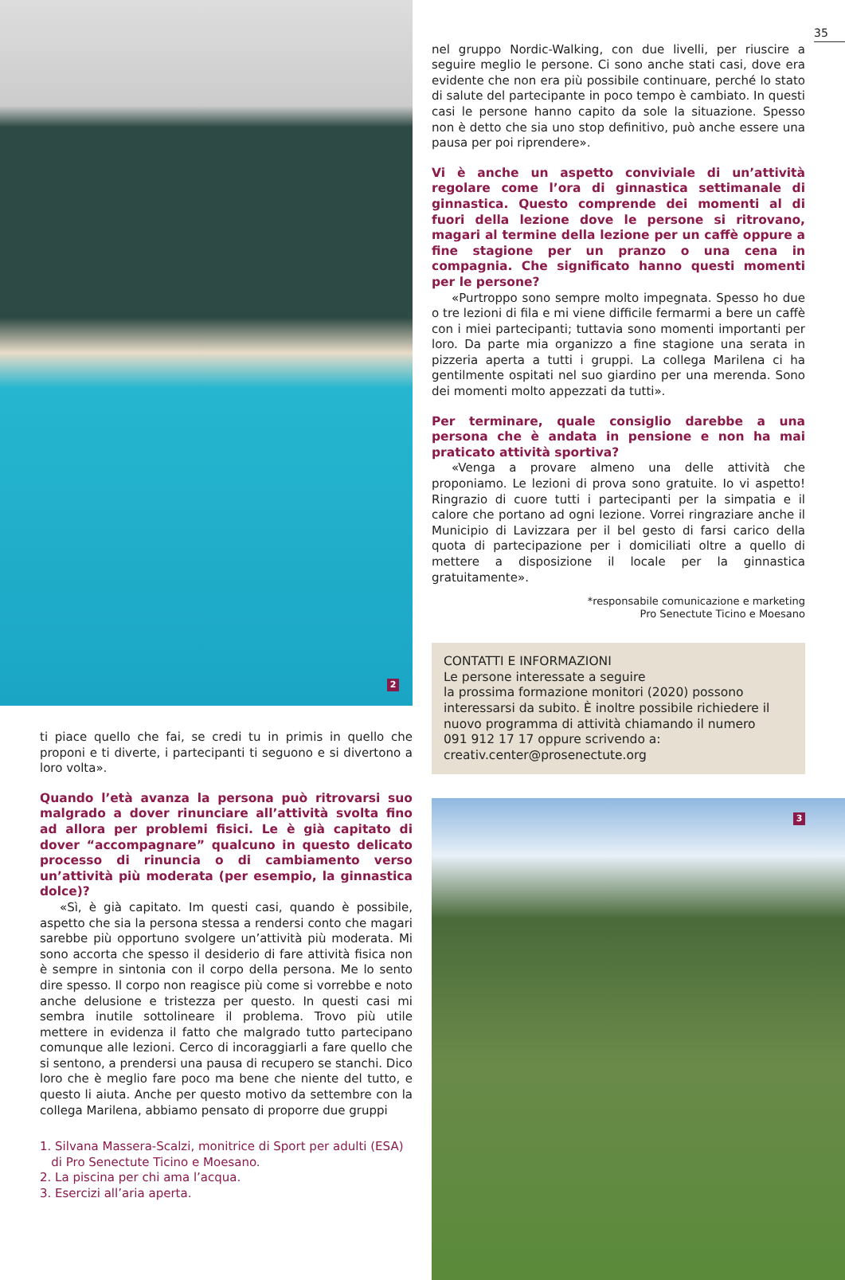2
ti piace quello che fai, se credi tu in primis in quello che proponi e ti diverte, i partecipanti ti seguono e si divertono a loro volta».
Quando l’età avanza la persona può ritrovarsi suo malgrado a dover rinunciare all’attività svolta fino ad allora per problemi fisici. Le è già capitato di dover “accompagnare” qualcuno in questo delicato processo di rinuncia o di cambiamento verso un’attività più moderata (per esempio, la ginnastica dolce)?
«Sì, è già capitato. Im questi casi, quando è possibile, aspetto che sia la persona stessa a rendersi conto che magari sarebbe più opportuno svolgere un’attività più moderata. Mi sono accorta che spesso il desiderio di fare attività fisica non è sempre in sintonia con il corpo della persona. Me lo sento dire spesso. Il corpo non reagisce più come si vorrebbe e noto anche delusione e tristezza per questo. In questi casi mi sembra inutile sottolineare il problema. Trovo più utile mettere in evidenza il fatto che malgrado tutto partecipano comunque alle lezioni. Cerco di incoraggiarli a fare quello che si sentono, a prendersi una pausa di recupero se stanchi. Dico loro che è meglio fare poco ma bene che niente del tutto, e questo li aiuta. Anche per questo motivo da settembre con la collega Marilena, abbiamo pensato di proporre due gruppi
1. Silvana Massera-Scalzi, monitrice di Sport per adulti (ESA)
di Pro Senectute Ticino e Moesano.
2. La piscina per chi ama l’acqua.
3. Esercizi all’aria aperta.
35
nel gruppo Nordic-Walking, con due livelli, per riuscire a seguire meglio le persone. Ci sono anche stati casi, dove era evidente che non era più possibile continuare, perché lo stato di salute del partecipante in poco tempo è cambiato. In questi casi le persone hanno capito da sole la situazione. Spesso non è detto che sia uno stop definitivo, può anche essere una pausa per poi riprendere».
Vi è anche un aspetto conviviale di un’attività regolare come l’ora di ginnastica settimanale di ginnastica. Questo comprende dei momenti al di fuori della lezione dove le persone si ritrovano, magari al termine della lezione per un caffè oppure a fine stagione per un pranzo o una cena in compagnia. Che significato hanno questi momenti per le persone?
«Purtroppo sono sempre molto impegnata. Spesso ho due o tre lezioni di fila e mi viene difficile fermarmi a bere un caffè con i miei partecipanti; tuttavia sono momenti importanti per loro. Da parte mia organizzo a fine stagione una serata in pizzeria aperta a tutti i gruppi. La collega Marilena ci ha gentilmente ospitati nel suo giardino per una merenda. Sono dei momenti molto appezzati da tutti».
Per terminare, quale consiglio darebbe a una persona che è andata in pensione e non ha mai praticato attività sportiva?
«Venga a provare almeno una delle attività che proponiamo. Le lezioni di prova sono gratuite. Io vi aspetto! Ringrazio di cuore tutti i partecipanti per la simpatia e il calore che portano ad ogni lezione. Vorrei ringraziare anche il Municipio di Lavizzara per il bel gesto di farsi carico della quota di partecipazione per i domiciliati oltre a quello di mettere a disposizione il locale per la ginnastica gratuitamente».
*responsabile comunicazione e marketing
Pro Senectute Ticino e Moesano
CONTATTI E INFORMAZIONI
Le persone interessate a seguire
la prossima formazione monitori (2020) possono interessarsi da subito. È inoltre possibile richiedere il nuovo programma di attività chiamando il numero
091 912 17 17 oppure scrivendo a:
creativ.center@prosenectute.org
3